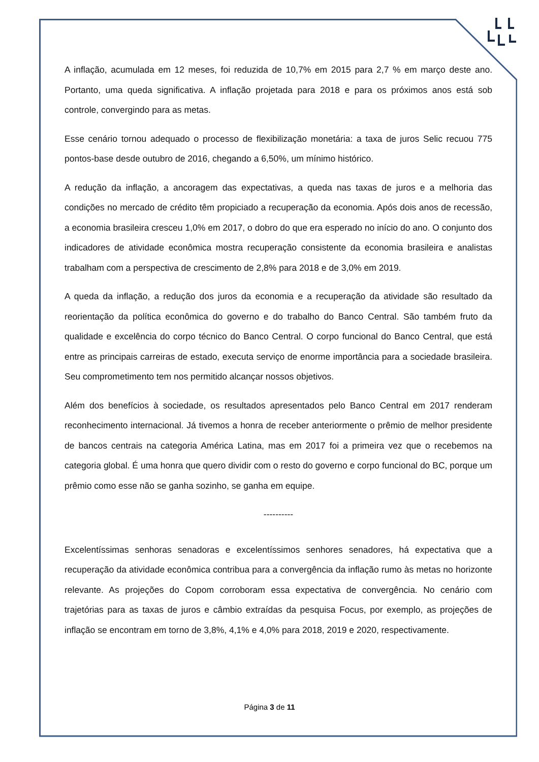A inflação, acumulada em 12 meses, foi reduzida de 10,7% em 2015 para 2,7 % em março deste ano. Portanto, uma queda significativa. A inflação projetada para 2018 e para os próximos anos está sob controle, convergindo para as metas.
Esse cenário tornou adequado o processo de flexibilização monetária: a taxa de juros Selic recuou 775 pontos-base desde outubro de 2016, chegando a 6,50%, um mínimo histórico.
A redução da inflação, a ancoragem das expectativas, a queda nas taxas de juros e a melhoria das condições no mercado de crédito têm propiciado a recuperação da economia. Após dois anos de recessão, a economia brasileira cresceu 1,0% em 2017, o dobro do que era esperado no início do ano. O conjunto dos indicadores de atividade econômica mostra recuperação consistente da economia brasileira e analistas trabalham com a perspectiva de crescimento de 2,8% para 2018 e de 3,0% em 2019.
A queda da inflação, a redução dos juros da economia e a recuperação da atividade são resultado da reorientação da política econômica do governo e do trabalho do Banco Central. São também fruto da qualidade e excelência do corpo técnico do Banco Central. O corpo funcional do Banco Central, que está entre as principais carreiras de estado, executa serviço de enorme importância para a sociedade brasileira. Seu comprometimento tem nos permitido alcançar nossos objetivos.
Além dos benefícios à sociedade, os resultados apresentados pelo Banco Central em 2017 renderam reconhecimento internacional. Já tivemos a honra de receber anteriormente o prêmio de melhor presidente de bancos centrais na categoria América Latina, mas em 2017 foi a primeira vez que o recebemos na categoria global. É uma honra que quero dividir com o resto do governo e corpo funcional do BC, porque um prêmio como esse não se ganha sozinho, se ganha em equipe.
----------
Excelentíssimas senhoras senadoras e excelentíssimos senhores senadores, há expectativa que a recuperação da atividade econômica contribua para a convergência da inflação rumo às metas no horizonte relevante. As projeções do Copom corroboram essa expectativa de convergência. No cenário com trajetórias para as taxas de juros e câmbio extraídas da pesquisa Focus, por exemplo, as projeções de inflação se encontram em torno de 3,8%, 4,1% e 4,0% para 2018, 2019 e 2020, respectivamente.
Página 3 de 11